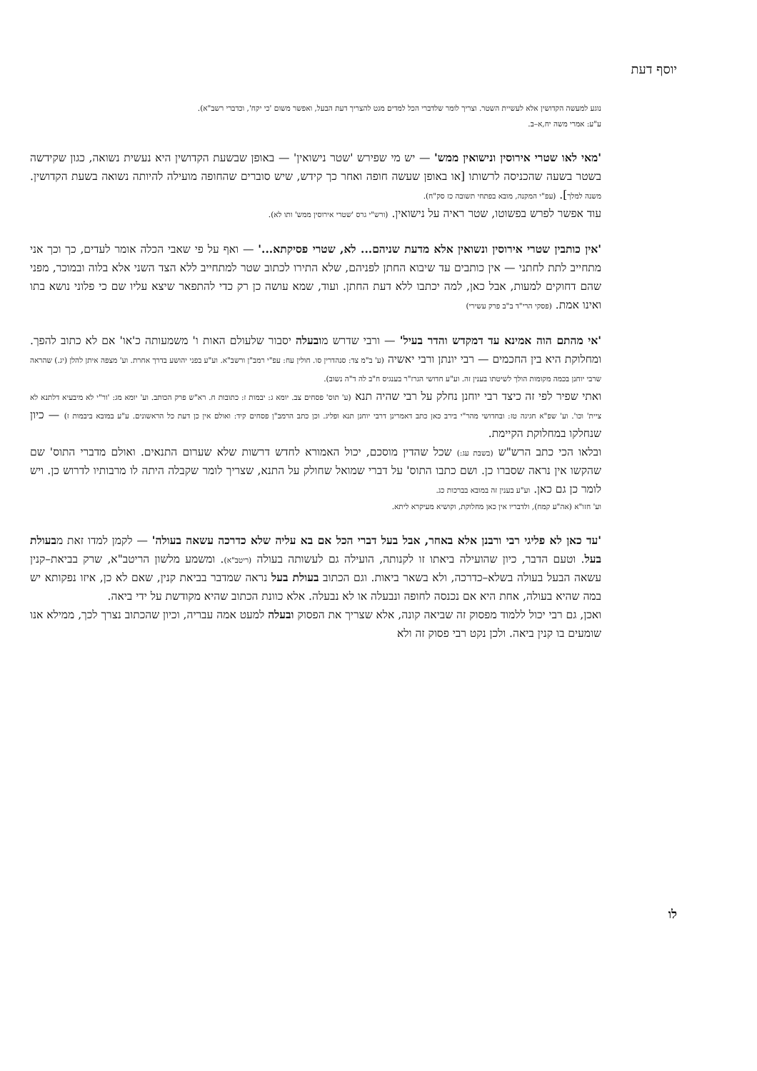יוסף דעת
נוגע למעשה הקדושין אלא לעשיית השטר. וצריך לומר שלדברי הכל למדים מגט להצריך דעת הבעל, ואפשר משום 'כי יקח', וכדברי רשב"א).
ע"ע: אמרי משה יח,א–ב.
'מאי לאו שטרי אירוסין ונישואין ממש' — יש מי שפירש 'שטר נישואין' — באופן שבשעת הקדושין היא נעשית נשואה, כגון שקידשה בשטר בשעה שהכניסה לרשותו [או באופן שעשה חופה ואחר כך קידש, שיש סוברים שהחופה מועילה להיותה נשואה בשעת הקדושין. משנה למלך]. (עפ"י המקנה, מובא בפתחי תשובה כז סק"ח).
עוד אפשר לפרש בפשוטו, שטר ראיה על נישואין. (ורש"י גרס 'שטרי אירוסין ממש' ותו לא).
'אין כותבין שטרי אירוסין ונשואין אלא מדעת שניהם... לא, שטרי פסיקתא...' — ואף על פי שאבי הכלה אומר לעדים, כך וכך אני מתחייב לתת לחתני — אין כותבים עד שיבוא החתן לפניהם, שלא התירו לכתוב שטר למתחייב ללא הצד השני אלא בלוה ובמוכר, מפני שהם דחוקים למעות, אבל כאן, למה יכתבו ללא דעת החתן. ועוד, שמא עושה כן רק כדי להתפאר שיצא עליו שם כי פלוני נושא בתו ואינו אמת. (פסקי הרי"ד ב"ב פרק עשירי)
'אי מהתם הוה אמינא עד דמקדש והדר בעיל' — ורבי שדרש מובעלה יסבור שלעולם האות ו' משמעותה כ'או' אם לא כתוב להפך. ומחלוקת היא בין החכמים — רבי יונתן ורבי יאשיה (ע' ב"מ צד: סנהדרין סו. חולין עח: עפ"י רמב"ן ורשב"א. וע"ע בפני יהושע בדרך אחרת. וע' מצפה איתן להלן (יג.) שהראה שרבי יוחנן בכמה מקומות הולך לשיטתו בענין זה. וע"ע חדושי הגרז"ר בענגיס ח"ב לה ד"ה נשוב).
ואתי שפיר לפי זה כיצד רבי יוחנן נחלק על רבי שהיה תנא (ע' תוס' פסחים צב. יומא ג: יבמות ז: כתובות ח. רא"ש פרק הכותב. וע' יומא מג: 'ור"י לא מיבעיא דלתנא לא ציית' וכו'. וע' שפ"א חגיגה טז: ובחדושי מהר"י בירב כאן כתב דאמרינן דרבי יוחנן תנא ופליג. וכן כתב הרמב"ן פסחים קיד: ואולם אין כן דעת כל הראשונים. ע"ע במובא ביבמות ז) — כיון שנחלקו במחלוקת הקיימת.
ובלאו הכי כתב הרש"ש (בשבת עג:) שכל שהדין מוסכם, יכול האמורא לחדש דרשות שלא שערום התנאים. ואולם מדברי התוס' שם שהקשו אין נראה שסברו כן. ושם כתבו התוס' על דברי שמואל שחולק על התנא, שצריך לומר שקבלה היתה לו מרבותיו לדרוש כן. ויש לומר כן גם כאן. וע"ע בענין זה במובא בברכות כג.
וע' חזו"א (אה"ע קמח), ולדבריו אין כאן מחלוקת, וקושיא מעיקרא ליתא.
'עד כאן לא פליגי רבי ורבנן אלא באחר, אבל בעל דברי הכל אם בא עליה שלא כדרכה עשאה בעולה' — לקמן למדו זאת מבעולת בעל. וטעם הדבר, כיון שהועילה ביאתו זו לקנותה, הועילה גם לעשותה בעולה (ריטב"א). ומשמע מלשון הריטב"א, שרק בביאת–קנין עשאה הבעל בעולה בשלא–כדרכה, ולא בשאר ביאות. וגם הכתוב בעולת בעל נראה שמדבר בביאת קנין, שאם לא כן, איזו נפקותא יש במה שהיא בעולה, אחת היא אם נכנסה לחופה ונבעלה או לא נבעלה. אלא כוונת הכתוב שהיא מקודשת על ידי ביאה.
ואכן, גם רבי יכול ללמוד מפסוק זה שביאה קונה, אלא שצריך את הפסוק ובעלה למעט אמה עבריה, וכיון שהכתוב נצרך לכך, ממילא אנו שומעים בו קנין ביאה. ולכן נקט רבי פסוק זה ולא
לו